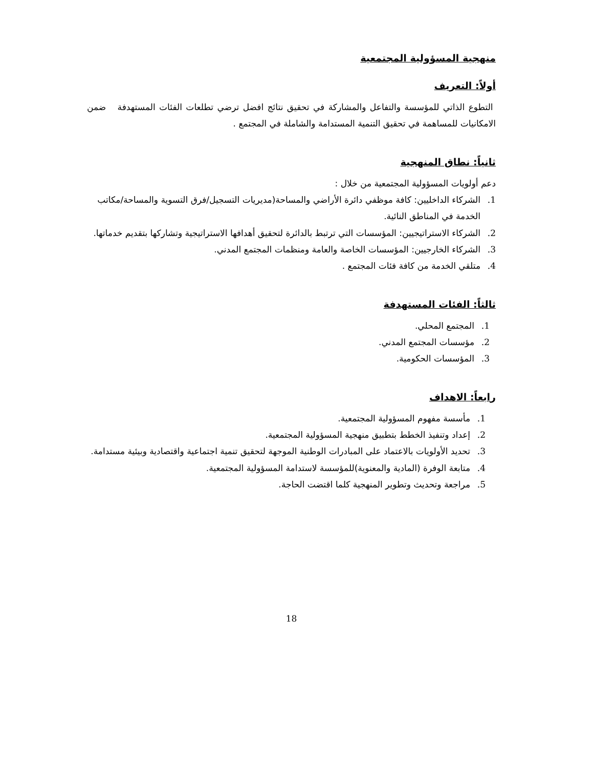منهجية المسؤولية المجتمعية
أولاً: التعريف
التطوع الذاتي للمؤسسة والتفاعل والمشاركة في تحقيق نتائج افضل ترضي تطلعات الفئات المستهدفة ضمن الامكانيات للمساهمة في تحقيق التنمية المستدامة والشاملة في المجتمع .
ثانياً: نطاق المنهجية
دعم أولويات المسؤولية المجتمعية من خلال :
1. الشركاء الداخليين: كافة موظفي دائرة الأراضي والمساحة(مديريات التسجيل/فرق التسوية والمساحة/مكاتب الخدمة في المناطق النائية.
2. الشركاء الاستراتيجيين: المؤسسات التي ترتبط بالدائرة لتحقيق أهدافها الاستراتيجية وتشاركها بتقديم خدماتها.
3. الشركاء الخارجيين: المؤسسات الخاصة والعامة ومنظمات المجتمع المدني.
4. متلقي الخدمة من كافة فئات المجتمع .
ثالثاً: الفئات المستهدفة
1. المجتمع المحلي.
2. مؤسسات المجتمع المدني.
3. المؤسسات الحكومية.
رابعاً: الاهداف
1. مأسسة مفهوم المسؤولية المجتمعية.
2. إعداد وتنفيذ الخطط بتطبيق منهجية المسؤولية المجتمعية.
3. تحديد الأولويات بالاعتماد على المبادرات الوطنية الموجهة لتحقيق تنمية اجتماعية واقتصادية وبيئية مستدامة.
4. متابعة الوفرة (المادية والمعنوية)للمؤسسة لاستدامة المسؤولية المجتمعية.
5. مراجعة وتحديث وتطوير المنهجية كلما اقتضت الحاجة.
18